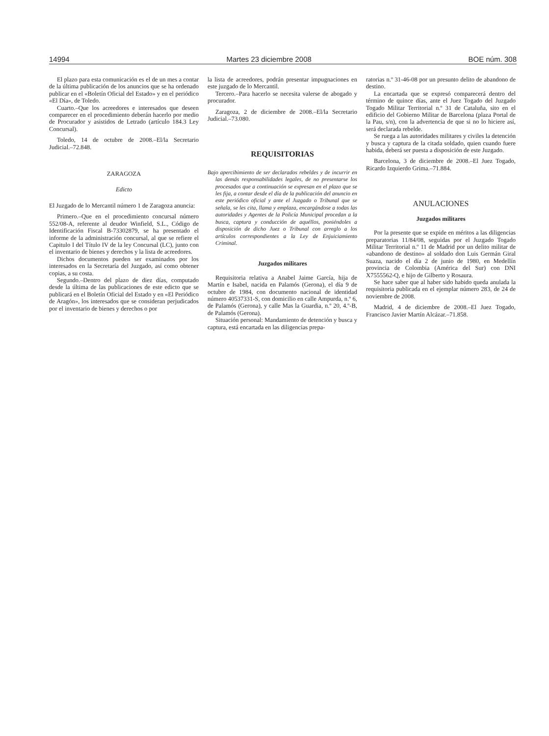14994 Martes 23 diciembre 2008 BOE núm. 308
El plazo para esta comunicación es el de un mes a contar de la última publicación de los anuncios que se ha ordenado publicar en el «Boletín Oficial del Estado» y en el periódico «El Día», de Toledo.
Cuarto.–Que los acreedores e interesados que deseen comparecer en el procedimiento deberán hacerlo por medio de Procurador y asistidos de Letrado (artículo 184.3 Ley Concursal).
Toledo, 14 de octubre de 2008.–El/la Secretario Judicial.–72.848.
ZARAGOZA
Edicto
El Juzgado de lo Mercantil número 1 de Zaragoza anuncia:
Primero.–Que en el procedimiento concursal número 552/08-A, referente al deudor Winfield, S.L., Código de Identificación Fiscal B-73302879, se ha presentado el informe de la administración concursal, al que se refiere el Capitulo I del Título IV de la ley Concursal (LC), junto con el inventario de bienes y derechos y la lista de acreedores.
Dichos documentos pueden ser examinados por los interesados en la Secretaría del Juzgado, así como obtener copias, a su costa.
Segundo.–Dentro del plazo de diez días, computado desde la última de las publicaciones de este edicto que se publicará en el Boletín Oficial del Estado y en «El Periódico de Aragón», los interesados que se consideran perjudicados por el inventario de bienes y derechos o por
la lista de acreedores, podrán presentar impugnaciones en este juzgado de lo Mercantil.
Tercero.–Para hacerlo se necesita valerse de abogado y procurador.
Zaragoza, 2 de diciembre de 2008.–El/la Secretario Judicial.–73.080.
REQUISITORIAS
Bajo apercibimiento de ser declarados rebeldes y de incurrir en las demás responsabilidades legales, de no presentarse los procesados que a continuación se expresan en el plazo que se les fija, a contar desde el día de la publicación del anuncio en este periódico oficial y ante el Juzgado o Tribunal que se señala, se les cita, llama y emplaza, encargándose a todas las autoridades y Agentes de la Policía Municipal procedan a la busca, captura y conducción de aquéllos, poniéndoles a disposición de dicho Juez o Tribunal con arreglo a los artículos correspondientes a la Ley de Enjuiciamiento Criminal.
Juzgados militares
Requisitoria relativa a Anabel Jaime García, hija de Martín e Isabel, nacida en Palamós (Gerona), el día 9 de octubre de 1984, con documento nacional de identidad número 40537331-S, con domicilio en calle Ampurda, n.º 6, de Palamós (Gerona), y calle Mas la Guardia, n.º 20, 4.º-B, de Palamós (Gerona).
Situación personal: Mandamiento de detención y busca y captura, está encartada en las diligencias prepa-
ratorias n.º 31-46-08 por un presunto delito de abandono de destino.
La encartada que se expresó comparecerá dentro del término de quince días, ante el Juez Togado del Juzgado Togado Militar Territorial n.º 31 de Cataluña, sito en el edificio del Gobierno Militar de Barcelona (plaza Portal de la Pau, s/n), con la advertencia de que si no lo hiciere así, será declarada rebelde.
Se ruega a las autoridades militares y civiles la detención y busca y captura de la citada soldado, quien cuando fuere habida, deberá ser puesta a disposición de este Juzgado.
Barcelona, 3 de diciembre de 2008.–El Juez Togado, Ricardo Izquierdo Grima.–71.884.
ANULACIONES
Juzgados militares
Por la presente que se expide en méritos a las diligencias preparatorias 11/84/08, seguidas por el Juzgado Togado Militar Territorial n.º 11 de Madrid por un delito militar de «abandono de destino» al soldado don Luis Germán Giral Suaza, nacido el día 2 de junio de 1980, en Medellín provincia de Colombia (América del Sur) con DNI X7555562-Q, e hijo de Gilberto y Rosaura.
Se hace saber que al haber sido habido queda anulada la requisitoria publicada en el ejemplar número 283, de 24 de noviembre de 2008.
Madrid, 4 de diciembre de 2008.–El Juez Togado, Francisco Javier Martín Alcázar.–71.858.